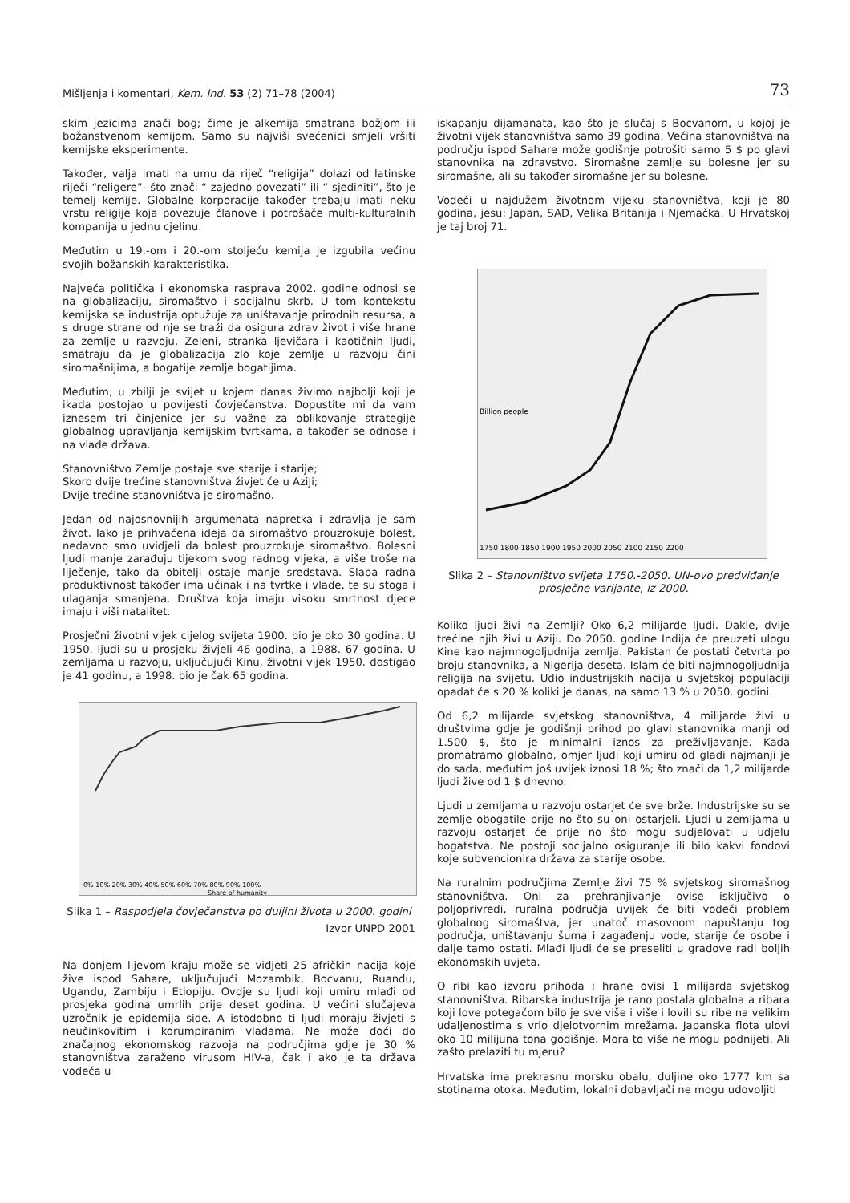Mišljenja i komentari, Kem. Ind. 53 (2) 71–78 (2004) 73
skim jezicima znači bog; čime je alkemija smatrana božjom ili božanstvenom kemijom. Samo su najviši svećenici smjeli vršiti kemijske eksperimente.
Također, valja imati na umu da riječ “religija” dolazi od latinske riječi “religere”- što znači “ zajedno povezati” ili “ sjediniti”, što je temelj kemije. Globalne korporacije također trebaju imati neku vrstu religije koja povezuje članove i potrošače multi-kulturalnih kompanija u jednu cjelinu.
Međutim u 19.-om i 20.-om stoljeću kemija je izgubila većinu svojih božanskih karakteristika.
Najveća politička i ekonomska rasprava 2002. godine odnosi se na globalizaciju, siromaštvo i socijalnu skrb. U tom kontekstu kemijska se industrija optužuje za uništavanje prirodnih resursa, a s druge strane od nje se traži da osigura zdrav život i više hrane za zemlje u razvoju. Zeleni, stranka ljevičara i kaotičnih ljudi, smatraju da je globalizacija zlo koje zemlje u razvoju čini siromašnijima, a bogatije zemlje bogatijima.
Međutim, u zbilji je svijet u kojem danas živimo najbolji koji je ikada postojao u povijesti čovječanstva. Dopustite mi da vam iznesem tri činjenice jer su važne za oblikovanje strategije globalnog upravljanja kemijskim tvrtkama, a također se odnose i na vlade država.
Stanovništvo Zemlje postaje sve starije i starije;
Skoro dvije trećine stanovništva živjet će u Aziji;
Dvije trećine stanovništva je siromašno.
Jedan od najosnovnijih argumenata napretka i zdravlja je sam život. Iako je prihvaćena ideja da siromaštvo prouzrokuje bolest, nedavno smo uvidjeli da bolest prouzrokuje siromaštvo. Bolesni ljudi manje zarađuju tijekom svog radnog vijeka, a više troše na liječenje, tako da obitelji ostaje manje sredstava. Slaba radna produktivnost također ima učinak i na tvrtke i vlade, te su stoga i ulaganja smanjena. Društva koja imaju visoku smrtnost djece imaju i viši natalitet.
Prosječni životni vijek cijelog svijeta 1900. bio je oko 30 godina. U 1950. ljudi su u prosjeku živjeli 46 godina, a 1988. 67 godina. U zemljama u razvoju, uključujući Kinu, životni vijek 1950. dostigao je 41 godinu, a 1998. bio je čak 65 godina.
0% 10% 20% 30% 40% 50% 60% 70% 80% 90% 100%
Share of humanity
Slika 1 – Raspodjela čovječanstva po duljini života u 2000. godini
Izvor UNPD 2001
Na donjem lijevom kraju može se vidjeti 25 afričkih nacija koje žive ispod Sahare, uključujući Mozambik, Bocvanu, Ruandu, Ugandu, Zambiju i Etiopiju. Ovdje su ljudi koji umiru mlađi od prosjeka godina umrlih prije deset godina. U većini slučajeva uzročnik je epidemija side. A istodobno ti ljudi moraju živjeti s neučinkovitim i korumpiranim vladama. Ne može doći do značajnog ekonomskog razvoja na područjima gdje je 30 % stanovništva zaraženo virusom HIV-a, čak i ako je ta država vodeća u
iskapanju dijamanata, kao što je slučaj s Bocvanom, u kojoj je životni vijek stanovništva samo 39 godina. Većina stanovništva na području ispod Sahare može godišnje potrošiti samo 5 $ po glavi stanovnika na zdravstvo. Siromašne zemlje su bolesne jer su siromašne, ali su također siromašne jer su bolesne.
Vodeći u najdužem životnom vijeku stanovništva, koji je 80 godina, jesu: Japan, SAD, Velika Britanija i Njemačka. U Hrvatskoj je taj broj 71.
1750 1800 1850 1900 1950 2000 2050 2100 2150 2200
Billion people
Slika 2 – Stanovništvo svijeta 1750.-2050. UN-ovo predviđanje prosječne varijante, iz 2000.
Koliko ljudi živi na Zemlji? Oko 6,2 milijarde ljudi. Dakle, dvije trećine njih živi u Aziji. Do 2050. godine Indija će preuzeti ulogu Kine kao najmnogoljudnija zemlja. Pakistan će postati četvrta po broju stanovnika, a Nigerija deseta. Islam će biti najmnogoljudnija religija na svijetu. Udio industrijskih nacija u svjetskoj populaciji opadat će s 20 % koliki je danas, na samo 13 % u 2050. godini.
Od 6,2 milijarde svjetskog stanovništva, 4 milijarde živi u društvima gdje je godišnji prihod po glavi stanovnika manji od 1.500 $, što je minimalni iznos za preživljavanje. Kada promatramo globalno, omjer ljudi koji umiru od gladi najmanji je do sada, međutim još uvijek iznosi 18 %; što znači da 1,2 milijarde ljudi žive od 1 $ dnevno.
Ljudi u zemljama u razvoju ostarjet će sve brže. Industrijske su se zemlje obogatile prije no što su oni ostarjeli. Ljudi u zemljama u razvoju ostarjet će prije no što mogu sudjelovati u udjelu bogatstva. Ne postoji socijalno osiguranje ili bilo kakvi fondovi koje subvencionira država za starije osobe.
Na ruralnim područjima Zemlje živi 75 % svjetskog siromašnog stanovništva. Oni za prehranjivanje ovise isključivo o poljoprivredi, ruralna područja uvijek će biti vodeći problem globalnog siromaštva, jer unatoč masovnom napuštanju tog područja, uništavanju šuma i zagađenju vode, starije će osobe i dalje tamo ostati. Mlađi ljudi će se preseliti u gradove radi boljih ekonomskih uvjeta.
O ribi kao izvoru prihoda i hrane ovisi 1 milijarda svjetskog stanovništva. Ribarska industrija je rano postala globalna a ribara koji love potegačom bilo je sve više i više i lovili su ribe na velikim udaljenostima s vrlo djelotvornim mrežama. Japanska flota ulovi oko 10 milijuna tona godišnje. Mora to više ne mogu podnijeti. Ali zašto prelaziti tu mjeru?
Hrvatska ima prekrasnu morsku obalu, duljine oko 1777 km sa stotinama otoka. Međutim, lokalni dobavljači ne mogu udovoljiti